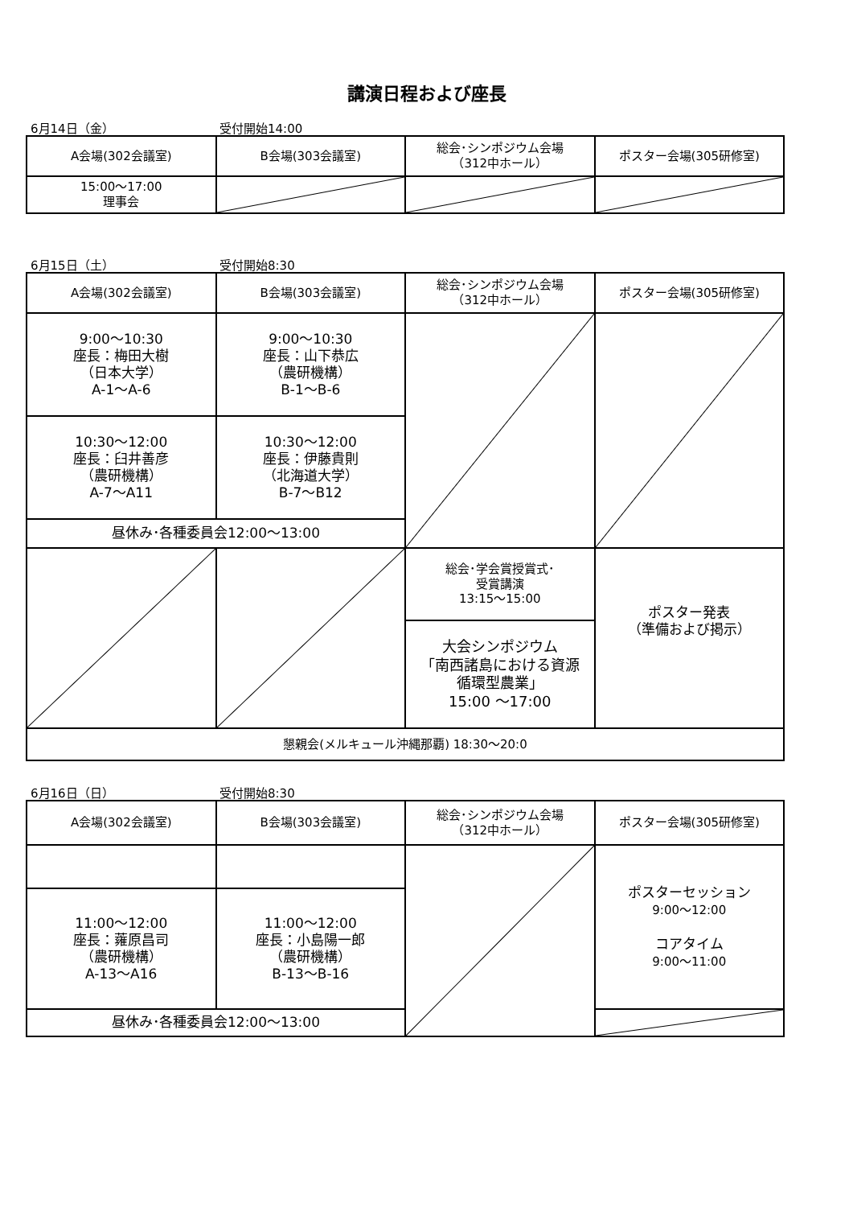講演日程および座長
6月14日（金） 受付開始14:00
| A会場(302会議室) | B会場(303会議室) | 総会･シンポジウム会場 （312中ホール） | ポスター会場(305研修室) |
| 15:00～17:00 理事会 | | | |
6月15日（土） 受付開始8:30
| A会場(302会議室) | B会場(303会議室) | 総会･シンポジウム会場 （312中ホール） | ポスター会場(305研修室) |
| 9:00～10:30 座長：梅田大樹 （日本大学） A-1～A-6 | 9:00～10:30 座長：山下恭広 （農研機構） B-1～B-6 | | |
| 10:30～12:00 座長：臼井善彦 （農研機構） A-7～A11 | 10:30～12:00 座長：伊藤貴則 （北海道大学） B-7～B12 | | |
| 昼休み･各種委員会12:00～13:00 | | | |
| | | 総会･学会賞授賞式･ 受賞講演 13:15～15:00 | ポスター発表 （準備および掲示） |
| | | 大会シンポジウム 「南西諸島における資源 循環型農業」 15:00 ～17:00 | |
| 懇親会(メルキュール沖縄那覇) 18:30～20:0 | | | |
6月16日（日） 受付開始8:30
| A会場(302会議室) | B会場(303会議室) | 総会･シンポジウム会場 （312中ホール） | ポスター会場(305研修室) |
| | | | ポスターセッション 9:00～12:00 コアタイム 9:00～11:00 |
| 11:00～12:00 座長：蕹原昌司 （農研機構） A-13～A16 | 11:00～12:00 座長：小島陽一郎 （農研機構） B-13～B-16 | | |
| 昼休み･各種委員会12:00～13:00 | | | |